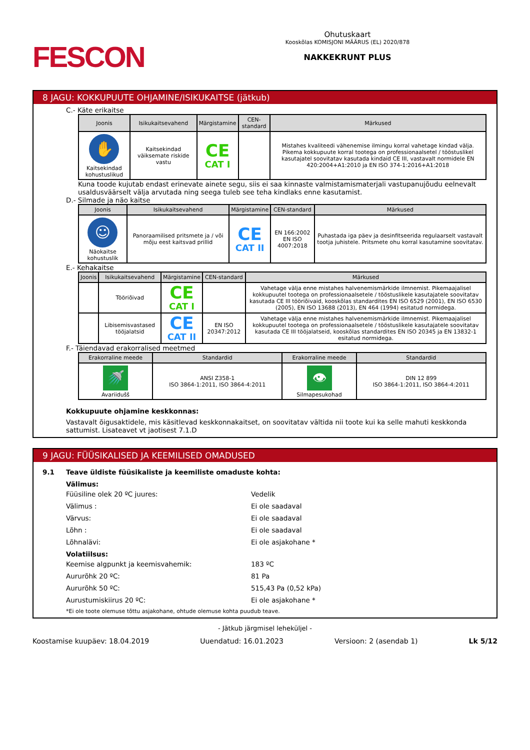FESCON
Ohutuskaart
Kooskõlas KOMISJONI MÄÄRUS (EL) 2020/878
NAKKEKRUNT PLUS
8 JAGU: KOKKUPUUTE OHJAMINE/ISIKUKAITSE (jätkub)
C.- Käte erikaitse
| Joonis | Isikukaitsevahend | Märgistamine | CEN-standard | Märkused |
| --- | --- | --- | --- | --- |
| ✋ Kaitsekindad kohustuslikud | Kaitsekindad väiksemate riskide vastu | CE CAT I | | Mistahes kvaliteedi vähenemise ilmingu korral vahetage kindad välja. Pikema kokkupuute korral tootega on professionaalsetel / tööstuslikel kasutajatel soovitatav kasutada kindaid CE III, vastavalt normidele EN 420:2004+A1:2010 ja EN ISO 374-1:2016+A1:2018 |
Kuna toode kujutab endast erinevate ainete segu, siis ei saa kinnaste valmistamismaterjali vastupanujõudu eelnevalt usaldusväärselt välja arvutada ning seega tuleb see teha kindlaks enne kasutamist.
D.- Silmade ja näo kaitse
| Joonis | Isikukaitsevahend | Märgistamine | CEN-standard | Märkused |
| --- | --- | --- | --- | --- |
| ☺ Näokaitse kohustuslik | Panoraamilised pritsmete ja / või mõju eest kaitsvad prillid | CE CAT II | EN 166:2002 EN ISO 4007:2018 | Puhastada iga päev ja desinfitseerida regulaarselt vastavalt tootja juhistele. Pritsmete ohu korral kasutamine soovitatav. |
E.- Kehakaitse
| Joonis | Isikukaitsevahend | Märgistamine | CEN-standard | Märkused |
| --- | --- | --- | --- | --- |
| | Tööriõivad | CE CAT I | | Vahetage välja enne mistahes halvenemismärkide ilmnemist. Pikemaajalisel kokkupuutel tootega on professionaalsetele / tööstuslikele kasutajatele soovitatav kasutada CE III tööriõivaid, kooskõlas standardites EN ISO 6529 (2001), EN ISO 6530 (2005), EN ISO 13688 (2013), EN 464 (1994) esitatud normidega. |
| | Libisemisvastased tööjalatsid | CE CAT II | EN ISO 20347:2012 | Vahetage välja enne mistahes halvenemismärkide ilmnemist. Pikemaajalisel kokkupuutel tootega on professionaalsetele / tööstuslikele kasutajatele soovitatav kasutada CE III tööjalatseid, kooskõlas standardites EN ISO 20345 ja EN 13832-1 esitatud normidega. |
F.- Täiendavad erakorralised meetmed
| Erakorraline meede | Standardid | Erakorraline meede | Standardid |
| --- | --- | --- | --- |
| 🚿 Avariidušš | ANSI Z358-1 ISO 3864-1:2011, ISO 3864-4:2011 | 👁 Silmapesukohad | DIN 12 899 ISO 3864-1:2011, ISO 3864-4:2011 |
Kokkupuute ohjamine keskkonnas:
Vastavalt õigusaktidele, mis käsitlevad keskkonnakaitset, on soovitatav vältida nii toote kui ka selle mahuti keskkonda sattumist. Lisateavet vt jaotisest 7.1.D
9 JAGU: FÜÜSIKALISED JA KEEMILISED OMADUSED
9.1 Teave üldiste füüsikaliste ja keemiliste omaduste kohta:
Välimus:
Füüsiline olek 20 ºC juures: Vedelik
Välimus : Ei ole saadaval
Värvus: Ei ole saadaval
Lõhn : Ei ole saadaval
Lõhnalävi: Ei ole asjakohane *
Volatiilsus:
Keemise algpunkt ja keemisvahemik: 183 ºC
Aururõhk 20 ºC: 81 Pa
Aururõhk 50 ºC: 515,43 Pa (0,52 kPa)
Aurustumiskiirus 20 ºC: Ei ole asjakohane *
*Ei ole toote olemuse tõttu asjakohane, ohtude olemuse kohta puudub teave.
- Jätkub järgmisel leheküljel -
Koostamise kuupäev: 18.04.2019 Uuendatud: 16.01.2023 Versioon: 2 (asendab 1) Lk 5/12